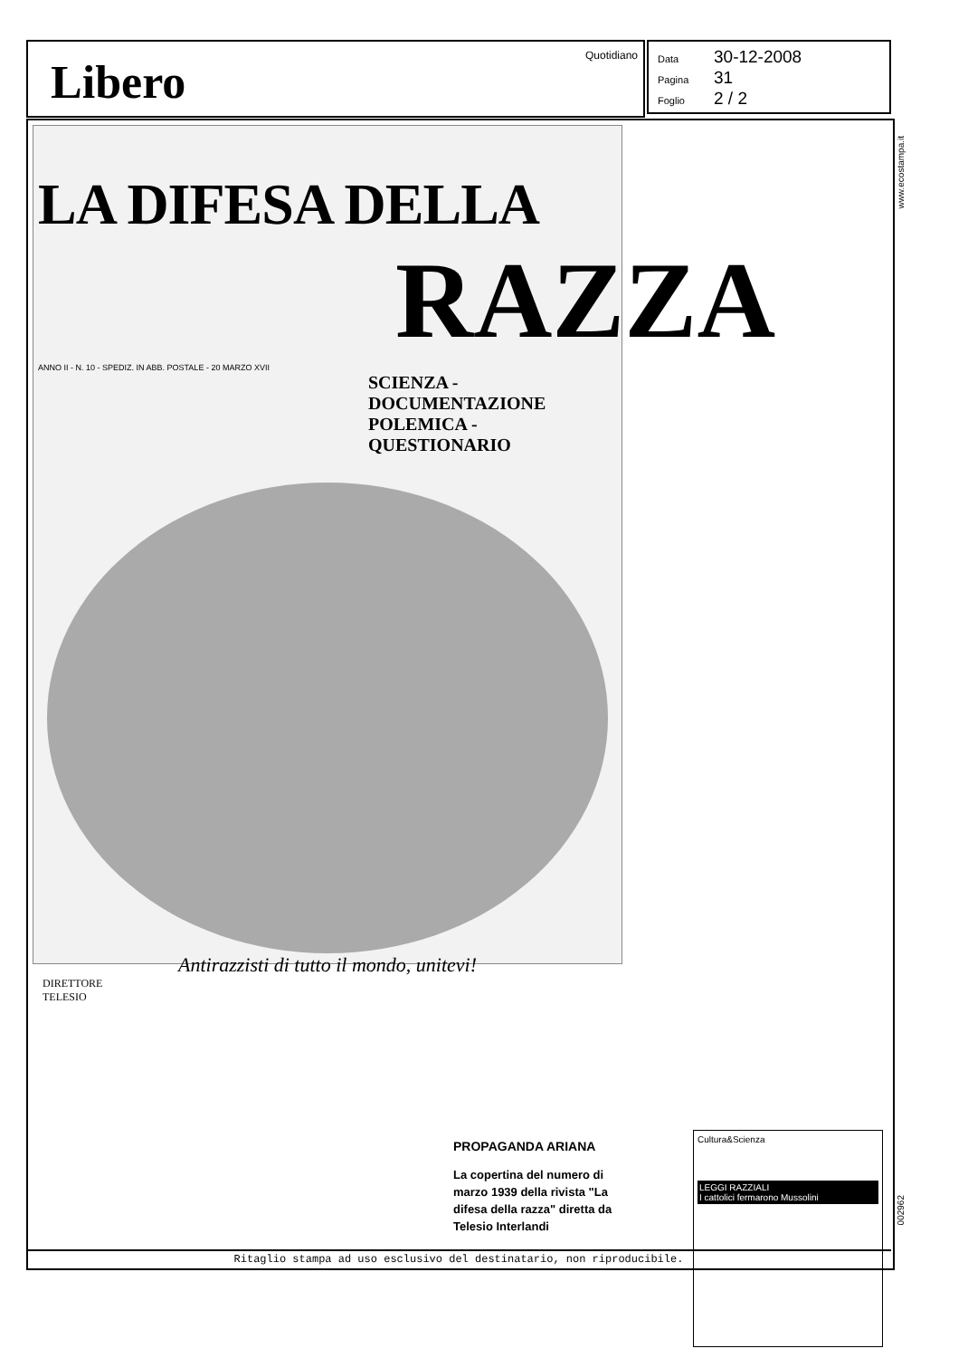Libero Quotidiano
Data 30-12-2008
Pagina 31
Foglio 2 / 2
www.ecostampa.it
LA DIFESA DELLA
RAZZA
ANNO II - N. 10 - SPEDIZ. IN ABB. POSTALE - 20 MARZO XVII
SCIENZA - DOCUMENTAZIONE
POLEMICA - QUESTIONARIO
Antirazzisti di tutto il mondo, unitevi!
DIRETTORE
TELESIO
PROPAGANDA ARIANA
La copertina del numero di marzo 1939 della rivista "La difesa della razza" diretta da Telesio Interlandi
Cultura&Scienza
LEGGI RAZZIALI
I cattolici fermarono Mussolini
002962
Ritaglio stampa ad uso esclusivo del destinatario, non riproducibile.